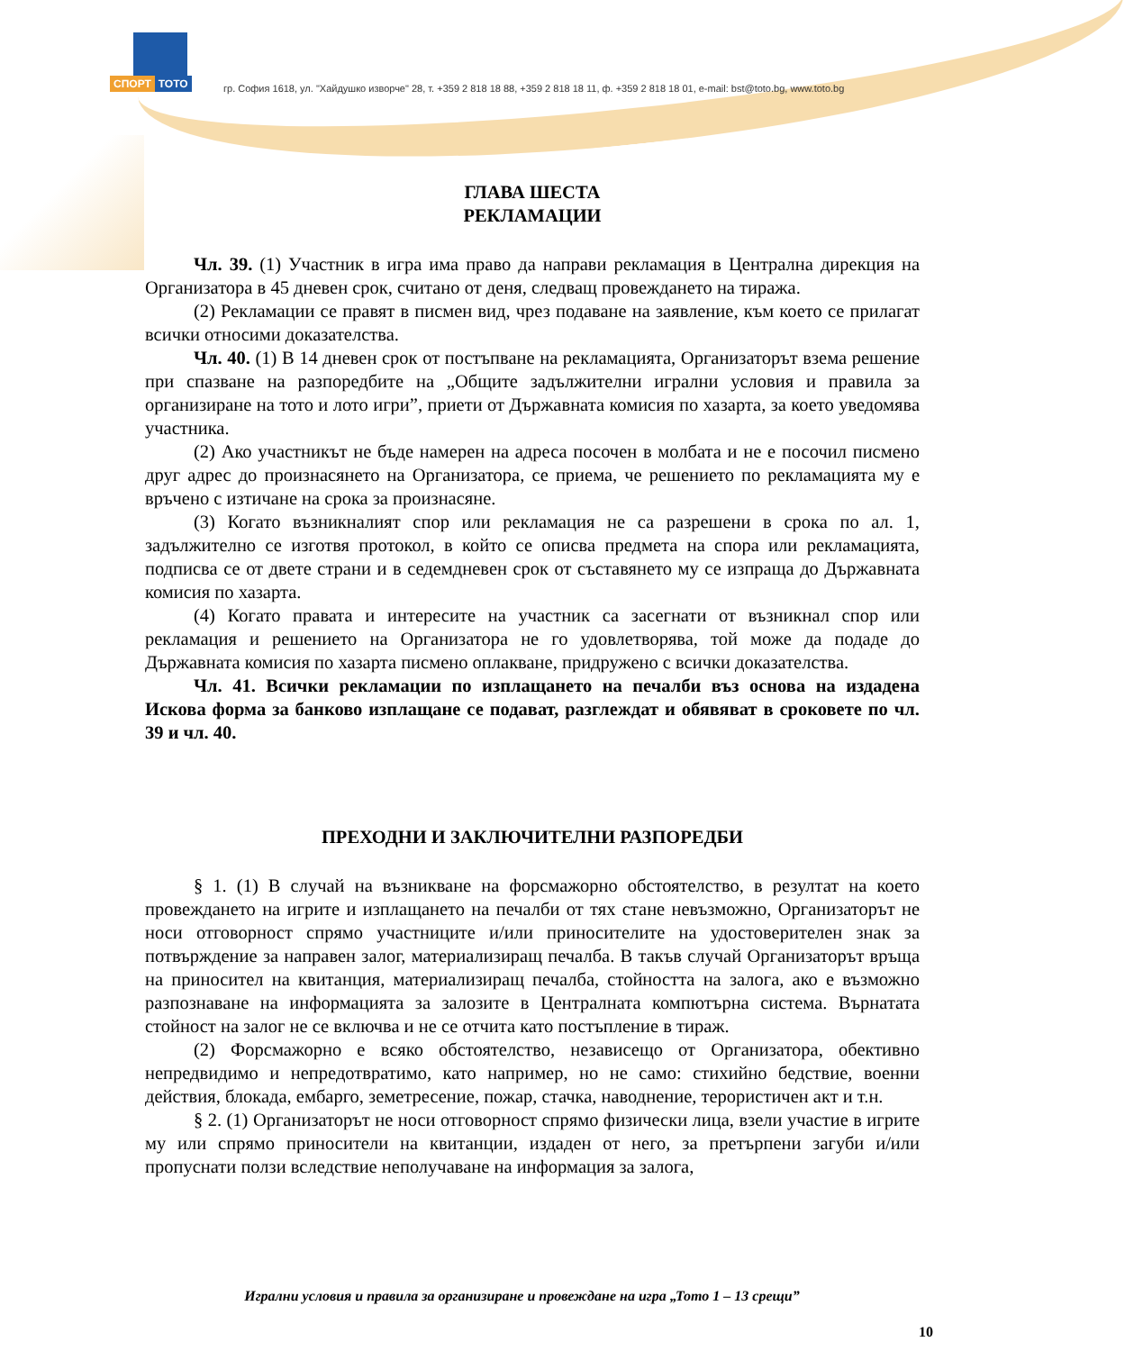СПОРТ ТОТО
гр. София 1618, ул. "Хайдушко изворче" 28, т. +359 2 818 18 88, +359 2 818 18 11, ф. +359 2 818 18 01, e-mail: bst@toto.bg, www.toto.bg
ГЛАВА ШЕСТА
РЕКЛАМАЦИИ
Чл. 39. (1) Участник в игра има право да направи рекламация в Централна дирекция на Организатора в 45 дневен срок, считано от деня, следващ провеждането на тиража.
(2) Рекламации се правят в писмен вид, чрез подаване на заявление, към което се прилагат всички относими доказателства.
Чл. 40. (1) В 14 дневен срок от постъпване на рекламацията, Организаторът взема решение при спазване на разпоредбите на „Общите задължителни игрални условия и правила за организиране на тото и лото игри”, приети от Държавната комисия по хазарта, за което уведомява участника.
(2) Ако участникът не бъде намерен на адреса посочен в молбата и не е посочил писмено друг адрес до произнасянето на Организатора, се приема, че решението по рекламацията му е връчено с изтичане на срока за произнасяне.
(3) Когато възникналият спор или рекламация не са разрешени в срока по ал. 1, задължително се изготвя протокол, в който се описва предмета на спора или рекламацията, подписва се от двете страни и в седемдневен срок от съставянето му се изпраща до Държавната комисия по хазарта.
(4) Когато правата и интересите на участник са засегнати от възникнал спор или рекламация и решението на Организатора не го удовлетворява, той може да подаде до Държавната комисия по хазарта писмено оплакване, придружено с всички доказателства.
Чл. 41. Всички рекламации по изплащането на печалби въз основа на издадена Искова форма за банково изплащане се подават, разглеждат и обявяват в сроковете по чл. 39 и чл. 40.
ПРЕХОДНИ И ЗАКЛЮЧИТЕЛНИ РАЗПОРЕДБИ
§ 1. (1) В случай на възникване на форсмажорно обстоятелство, в резултат на което провеждането на игрите и изплащането на печалби от тях стане невъзможно, Организаторът не носи отговорност спрямо участниците и/или приносителите на удостоверителен знак за потвърждение за направен залог, материализиращ печалба. В такъв случай Организаторът връща на приносител на квитанция, материализиращ печалба, стойността на залога, ако е възможно разпознаване на информацията за залозите в Централната компютърна система. Върнатата стойност на залог не се включва и не се отчита като постъпление в тираж.
(2) Форсмажорно е всяко обстоятелство, независещо от Организатора, обективно непредвидимо и непредотвратимо, като например, но не само: стихийно бедствие, военни действия, блокада, ембарго, земетресение, пожар, стачка, наводнение, терористичен акт и т.н.
§ 2. (1) Организаторът не носи отговорност спрямо физически лица, взели участие в игрите му или спрямо приносители на квитанции, издаден от него, за претърпени загуби и/или пропуснати ползи вследствие неполучаване на информация за залога,
Игрални условия и правила за организиране и провеждане на игра „Тото 1 – 13 срещи”
10